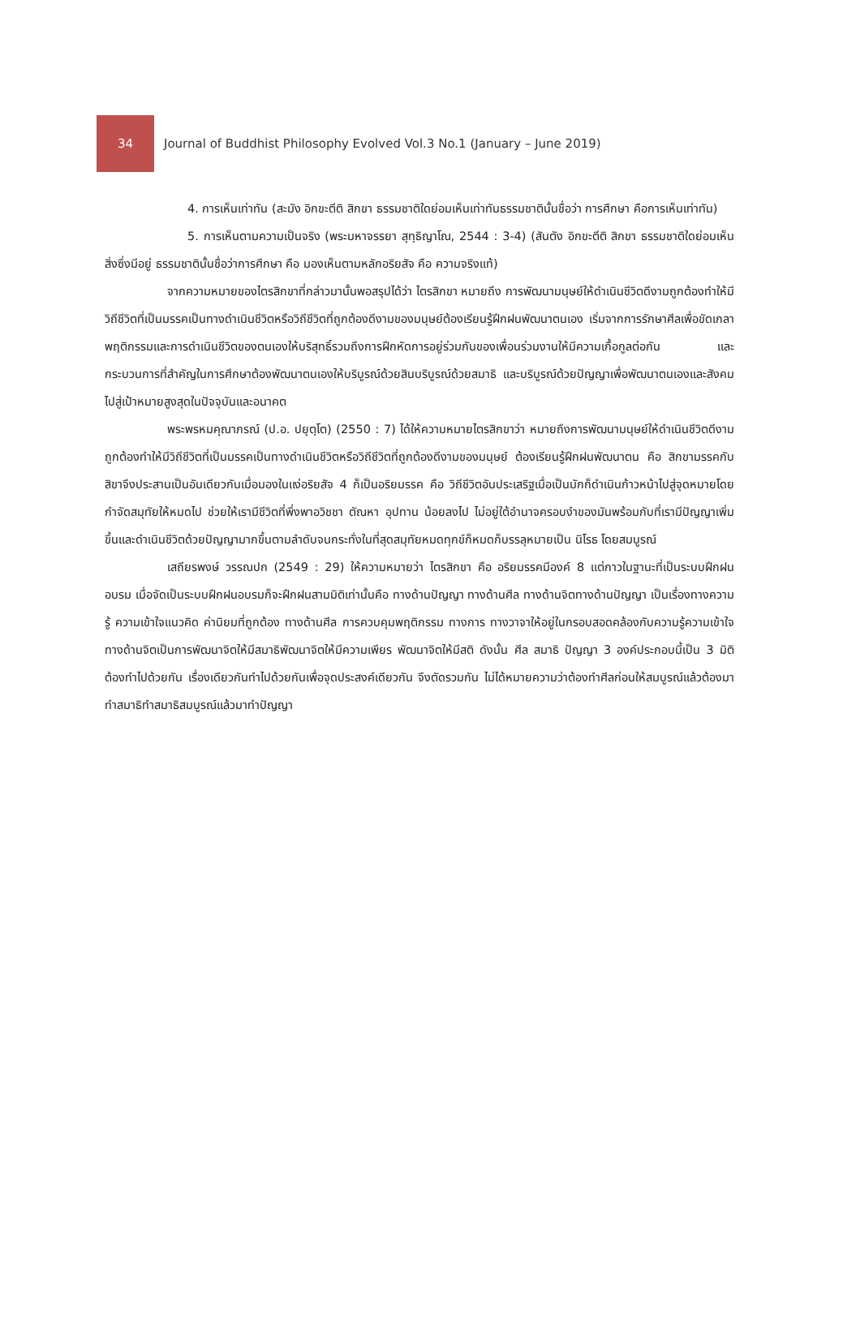34
Journal of Buddhist Philosophy Evolved Vol.3 No.1 (January – June 2019)
4. การเห็นเท่าทัน (สะมัง อิกขะตีติ สิกขา ธรรมชาติใดย่อมเห็นเท่าทันธรรมชาตินั้นชื่อว่า การศึกษา คือการเห็นเท่าทัน)
5. การเห็นตามความเป็นจริง (พระมหาจรรยา สุทฺธิญาโณ, 2544 : 3-4) (สันตัง อิกขะตีติ สิกขา ธรรมชาติใดย่อมเห็นสิ่งซึ่งมีอยู่ ธรรมชาตินั้นชื่อว่าการศึกษา คือ มองเห็นตามหลักอริยสัจ คือ ความจริงแท้)
จากความหมายของไตรสิกขาที่กล่าวมานั้นพอสรุปได้ว่า ไตรสิกขา หมายถึง การพัฒนามนุษย์ให้ดำเนินชีวิตดีงามถูกต้องทำให้มีวิถีชีวิตที่เป็นมรรคเป็นทางดำเนินชีวิตหรือวิถีชีวิตที่ถูกต้องดีงามของมนุษย์ต้องเรียนรู้ฝึกฝนพัฒนาตนเอง เริ่มจากการรักษาศีลเพื่อขัดเกลาพฤติกรรมและการดำเนินชีวิตของตนเองให้บริสุทธิ์รวมถึงการฝึกหัดการอยู่ร่วมกันของเพื่อนร่วมงานให้มีความเกื้อกูลต่อกัน และกระบวนการที่สำคัญในการศึกษาต้องพัฒนาตนเองให้บริบูรณ์ด้วยสินบริบูรณ์ด้วยสมาธิ และบริบูรณ์ด้วยปัญญาเพื่อพัฒนาตนเองและสังคมไปสู่เป้าหมายสูงสุดในปัจจุบันและอนาคต
พระพรหมคุณาภรณ์ (ป.อ. ปยุตฺโต) (2550 : 7) ได้ให้ความหมายไตรสิกขาว่า หมายถึงการพัฒนามนุษย์ให้ดำเนินชีวิตดีงามถูกต้องทำให้มีวิถีชีวิตที่เป็นมรรคเป็นทางดำเนินชีวิตหรือวิถีชีวิตที่ถูกต้องดีงามของมนุษย์ ต้องเรียนรู้ฝึกฝนพัฒนาตน คือ สิกขามรรคกับสิขาจึงประสานเป็นอันเดียวกันเมื่อมองในแง่อริยสัจ 4 ก็เป็นอริยมรรค คือ วิถีชีวิตอันประเสริฐเมื่อเป็นมักก็ดำเนินก้าวหน้าไปสู่จุดหมายโดยกำจัดสมุทัยให้หมดไป ช่วยให้เรามีชีวิตที่พึ่งพาอวิชชา ตัณหา อุปทาน น้อยลงไป ไม่อยู่ใต้อำนาจครอบงำของมันพร้อมกับที่เรามีปัญญาเพิ่มขึ้นและดำเนินชีวิตด้วยปัญญามากขึ้นตามลำดับจนกระทั่งในที่สุดสมุทัยหมดทุกข์ก็หมดก็บรรลุหมายเป็น นิโรธ โดยสมบูรณ์
เสถียรพงษ์ วรรณปก (2549 : 29) ให้ความหมายว่า ไตรสิกขา คือ อริยมรรคมีองค์ 8 แต่กาวในฐานะที่เป็นระบบฝึกฝนอบรม เมื่อจัดเป็นระบบฝึกฝนอบรมก็จะฝึกฝนสามมิติเท่านั้นคือ ทางด้านปัญญา ทางด้านศีล ทางด้านจิตทางด้านปัญญา เป็นเรื่องทางความรู้ ความเข้าใจแนวคิด ค่านิยมที่ถูกต้อง ทางด้านศีล การควบคุมพฤติกรรม ทางการ ทางวาจาให้อยู่ในกรอบสอดคล้องกับความรู้ความเข้าใจ ทางด้านจิตเป็นการพัฒนาจิตให้มีสมาธิพัฒนาจิตให้มีความเพียร พัฒนาจิตให้มีสติ ดังนั้น ศีล สมาธิ ปัญญา 3 องค์ประกอบนี้เป็น 3 มิติต้องทำไปด้วยกัน เรื่องเดียวกันทำไปด้วยกันเพื่อจุดประสงค์เดียวกัน จึงตัดรวมกัน ไม่ได้หมายความว่าต้องทำศีลก่อนให้สมบูรณ์แล้วต้องมาทำสมาธิทำสมาธิสมบูรณ์แล้วมาทำปัญญา